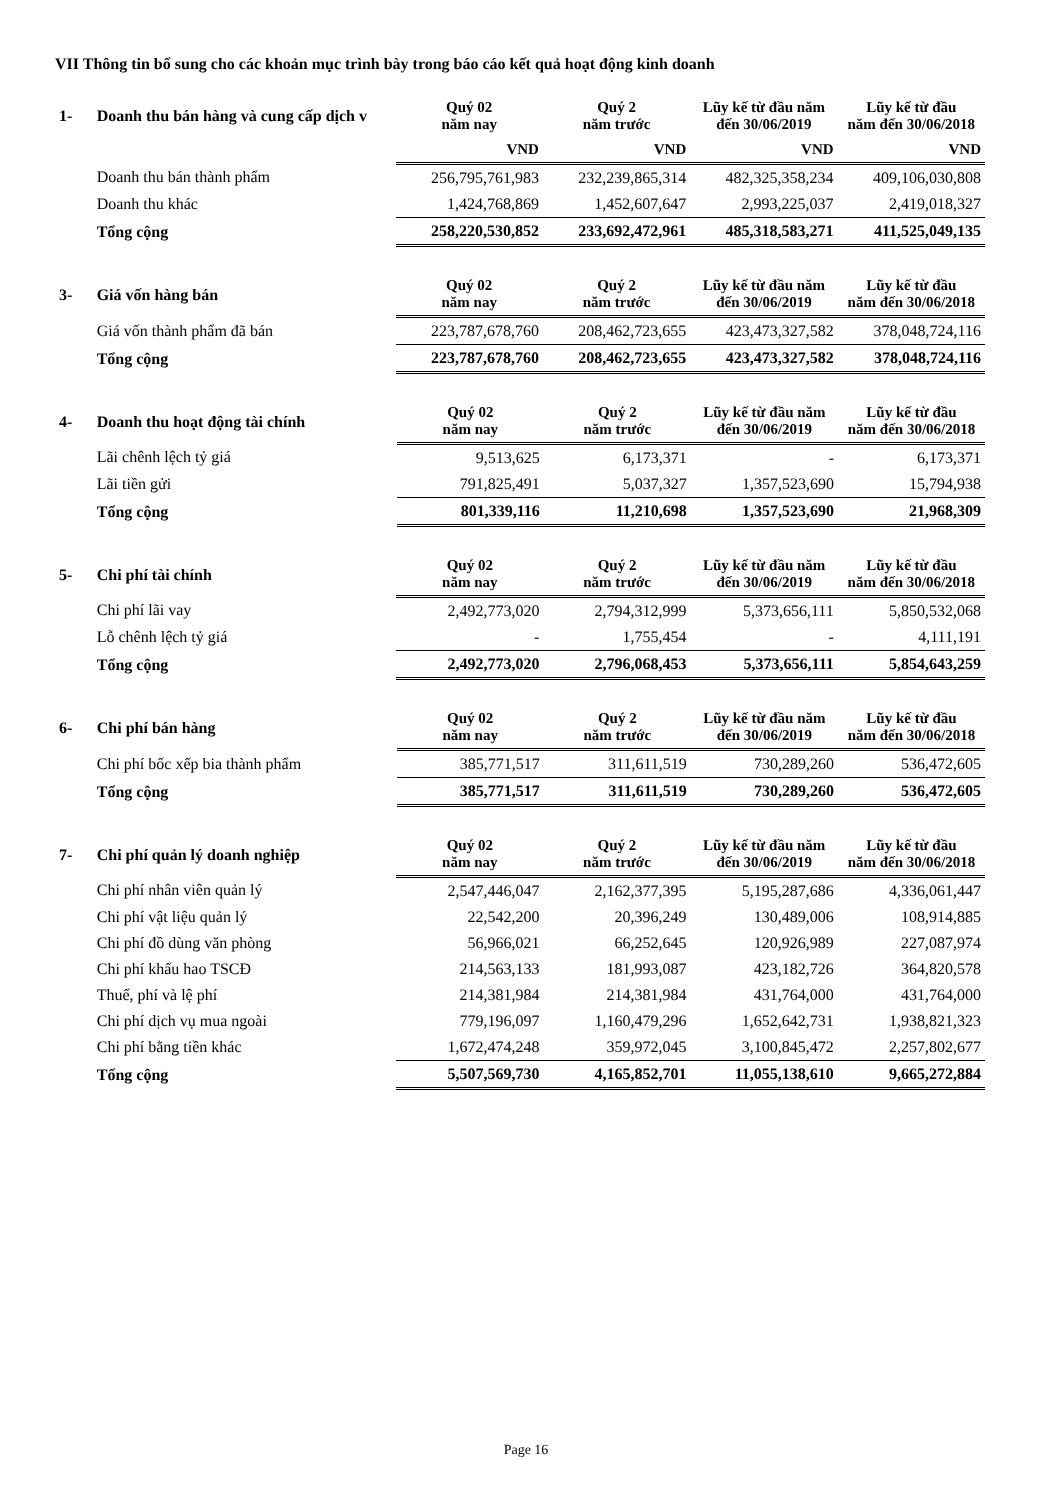VII Thông tin bổ sung cho các khoản mục trình bày trong báo cáo kết quả hoạt động kinh doanh
| 1- | Doanh thu bán hàng và cung cấp dịch v | Quý 02 năm nay | Quý 2 năm trước | Lũy kế từ đầu năm đến 30/06/2019 | Lũy kế từ đầu năm đến 30/06/2018 |
| | | VND | VND | VND | VND |
| | Doanh thu bán thành phẩm | 256,795,761,983 | 232,239,865,314 | 482,325,358,234 | 409,106,030,808 |
| | Doanh thu khác | 1,424,768,869 | 1,452,607,647 | 2,993,225,037 | 2,419,018,327 |
| | Tổng cộng | 258,220,530,852 | 233,692,472,961 | 485,318,583,271 | 411,525,049,135 |
| 3- | Giá vốn hàng bán | Quý 02 năm nay | Quý 2 năm trước | Lũy kế từ đầu năm đến 30/06/2019 | Lũy kế từ đầu năm đến 30/06/2018 |
| | Giá vốn thành phẩm đã bán | 223,787,678,760 | 208,462,723,655 | 423,473,327,582 | 378,048,724,116 |
| | Tổng cộng | 223,787,678,760 | 208,462,723,655 | 423,473,327,582 | 378,048,724,116 |
| 4- | Doanh thu hoạt động tài chính | Quý 02 năm nay | Quý 2 năm trước | Lũy kế từ đầu năm đến 30/06/2019 | Lũy kế từ đầu năm đến 30/06/2018 |
| | Lãi chênh lệch tỷ giá | 9,513,625 | 6,173,371 | - | 6,173,371 |
| | Lãi tiền gửi | 791,825,491 | 5,037,327 | 1,357,523,690 | 15,794,938 |
| | Tổng cộng | 801,339,116 | 11,210,698 | 1,357,523,690 | 21,968,309 |
| 5- | Chi phí tài chính | Quý 02 năm nay | Quý 2 năm trước | Lũy kế từ đầu năm đến 30/06/2019 | Lũy kế từ đầu năm đến 30/06/2018 |
| | Chi phí lãi vay | 2,492,773,020 | 2,794,312,999 | 5,373,656,111 | 5,850,532,068 |
| | Lỗ chênh lệch tỷ giá | - | 1,755,454 | - | 4,111,191 |
| | Tổng cộng | 2,492,773,020 | 2,796,068,453 | 5,373,656,111 | 5,854,643,259 |
| 6- | Chi phí bán hàng | Quý 02 năm nay | Quý 2 năm trước | Lũy kế từ đầu năm đến 30/06/2019 | Lũy kế từ đầu năm đến 30/06/2018 |
| | Chi phí bốc xếp bia thành phẩm | 385,771,517 | 311,611,519 | 730,289,260 | 536,472,605 |
| | Tổng cộng | 385,771,517 | 311,611,519 | 730,289,260 | 536,472,605 |
| 7- | Chi phí quản lý doanh nghiệp | Quý 02 năm nay | Quý 2 năm trước | Lũy kế từ đầu năm đến 30/06/2019 | Lũy kế từ đầu năm đến 30/06/2018 |
| | Chi phí nhân viên quản lý | 2,547,446,047 | 2,162,377,395 | 5,195,287,686 | 4,336,061,447 |
| | Chi phí vật liệu quản lý | 22,542,200 | 20,396,249 | 130,489,006 | 108,914,885 |
| | Chi phí đồ dùng văn phòng | 56,966,021 | 66,252,645 | 120,926,989 | 227,087,974 |
| | Chi phí khấu hao TSCĐ | 214,563,133 | 181,993,087 | 423,182,726 | 364,820,578 |
| | Thuế, phí và lệ phí | 214,381,984 | 214,381,984 | 431,764,000 | 431,764,000 |
| | Chi phí dịch vụ mua ngoài | 779,196,097 | 1,160,479,296 | 1,652,642,731 | 1,938,821,323 |
| | Chi phí bằng tiền khác | 1,672,474,248 | 359,972,045 | 3,100,845,472 | 2,257,802,677 |
| | Tổng cộng | 5,507,569,730 | 4,165,852,701 | 11,055,138,610 | 9,665,272,884 |
Page 16